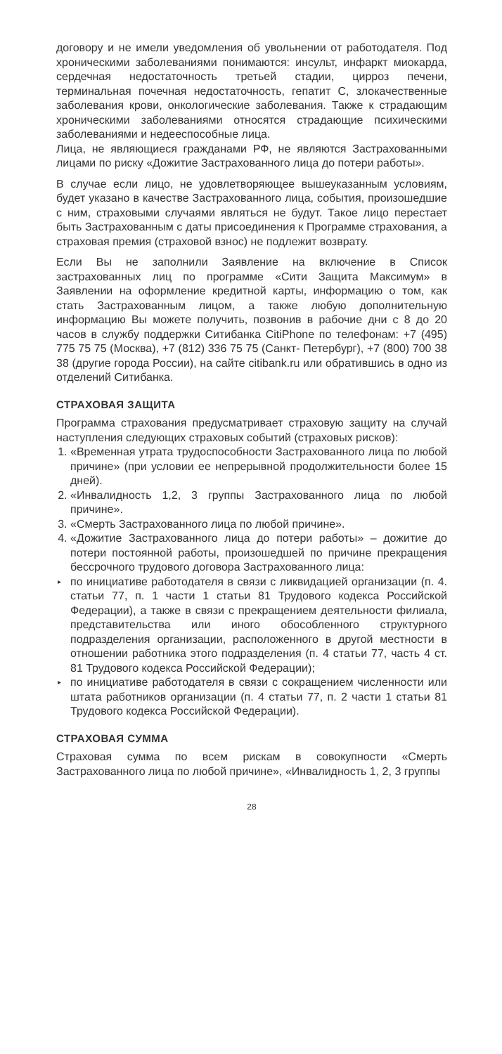договору и не имели уведомления об увольнении от работодателя. Под хроническими заболеваниями понимаются: инсульт, инфаркт миокарда, сердечная недостаточность третьей стадии, цирроз печени, терминальная почечная недостаточность, гепатит С, злокачественные заболевания крови, онкологические заболевания. Также к страдающим хроническими заболеваниями относятся страдающие психическими заболеваниями и недееспособные лица.
Лица, не являющиеся гражданами РФ, не являются Застрахованными лицами по риску «Дожитие Застрахованного лица до потери работы».
В случае если лицо, не удовлетворяющее вышеуказанным условиям, будет указано в качестве Застрахованного лица, события, произошедшие с ним, страховыми случаями являться не будут. Такое лицо перестает быть Застрахованным с даты присоединения к Программе страхования, а страховая премия (страховой взнос) не подлежит возврату.
Если Вы не заполнили Заявление на включение в Список застрахованных лиц по программе «Сити Защита Максимум» в Заявлении на оформление кредитной карты, информацию о том, как стать Застрахованным лицом, а также любую дополнительную информацию Вы можете получить, позвонив в рабочие дни с 8 до 20 часов в службу поддержки Ситибанка CitiPhone по телефонам: +7 (495) 775 75 75 (Москва), +7 (812) 336 75 75 (Санкт- Петербург), +7 (800) 700 38 38 (другие города России), на сайте citibank.ru или обратившись в одно из отделений Ситибанка.
СТРАХОВАЯ ЗАЩИТА
Программа страхования предусматривает страховую защиту на случай наступления следующих страховых событий (страховых рисков):
1. «Временная утрата трудоспособности Застрахованного лица по любой причине» (при условии ее непрерывной продолжительности более 15 дней).
2. «Инвалидность 1,2, 3 группы Застрахованного лица по любой причине».
3. «Смерть Застрахованного лица по любой причине».
4. «Дожитие Застрахованного лица до потери работы» – дожитие до потери постоянной работы, произошедшей по причине прекращения бессрочного трудового договора Застрахованного лица:
▸ по инициативе работодателя в связи с ликвидацией организации (п. 4. статьи 77, п. 1 части 1 статьи 81 Трудового кодекса Российской Федерации), а также в связи с прекращением деятельности филиала, представительства или иного обособленного структурного подразделения организации, расположенного в другой местности в отношении работника этого подразделения (п. 4 статьи 77, часть 4 ст. 81 Трудового кодекса Российской Федерации);
▸ по инициативе работодателя в связи с сокращением численности или штата работников организации (п. 4 статьи 77, п. 2 части 1 статьи 81 Трудового кодекса Российской Федерации).
СТРАХОВАЯ СУММА
Страховая сумма по всем рискам в совокупности «Смерть Застрахованного лица по любой причине», «Инвалидность 1, 2, 3 группы
28